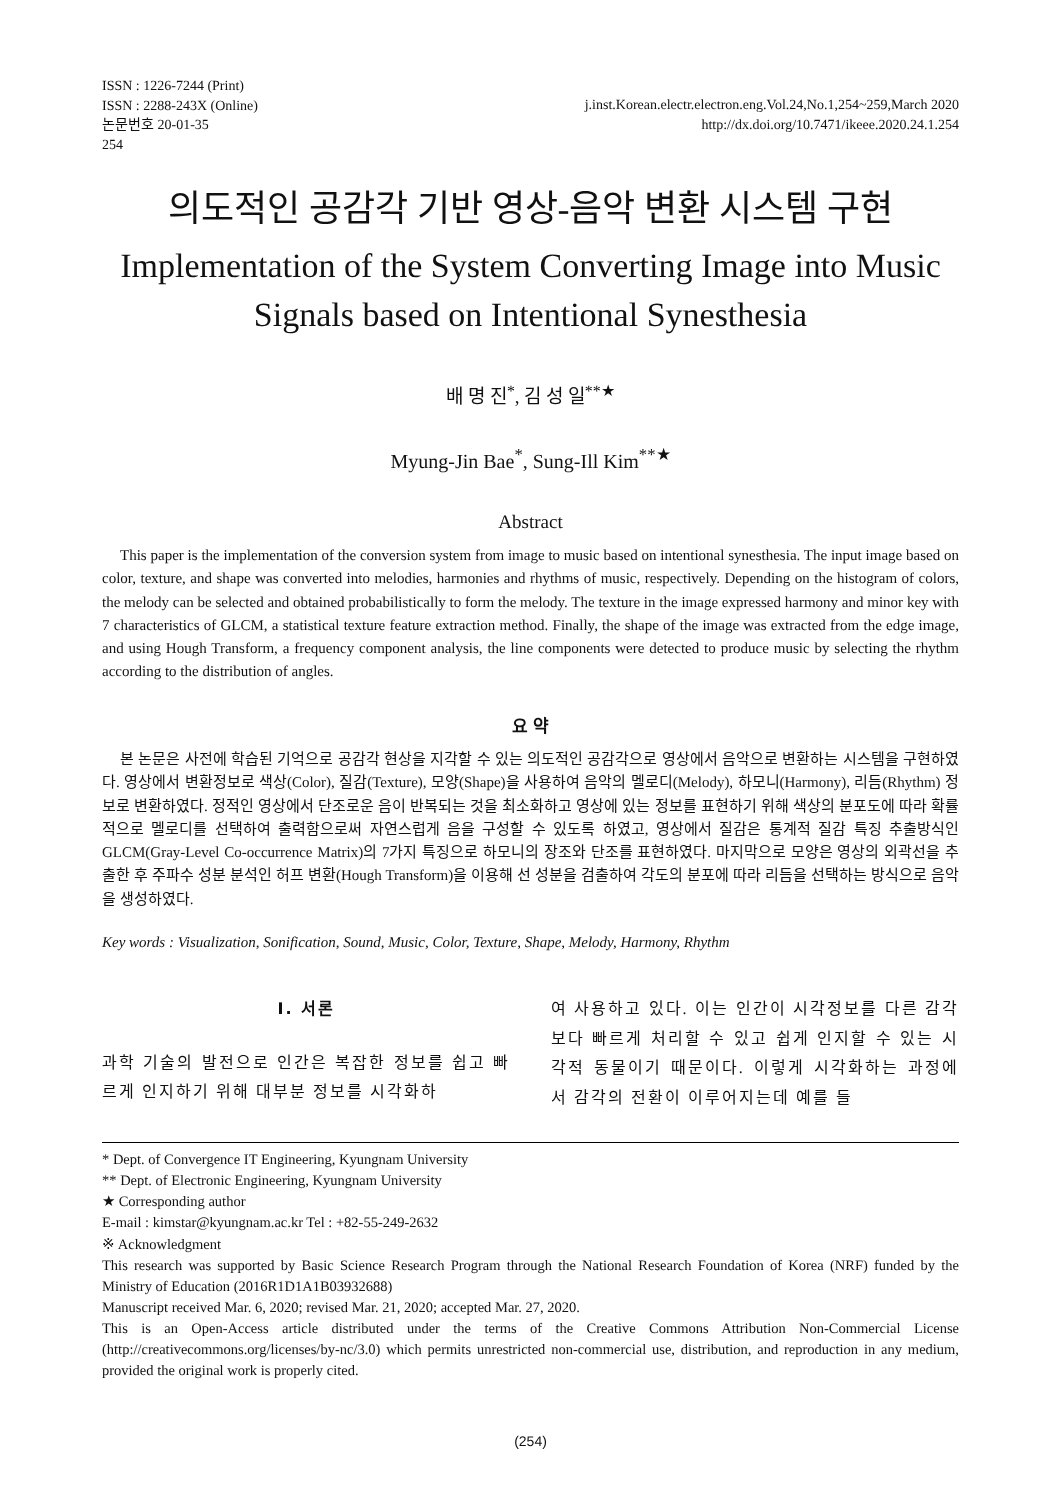ISSN : 1226-7244 (Print)
ISSN : 2288-243X (Online)
논문번호 20-01-35
254
j.inst.Korean.electr.electron.eng.Vol.24,No.1,254~259,March 2020
http://dx.doi.org/10.7471/ikeee.2020.24.1.254
의도적인 공감각 기반 영상-음악 변환 시스템 구현
Implementation of the System Converting Image into Music
Signals based on Intentional Synesthesia
배 명 진<sup>*</sup>, 김 성 일<sup>**★</sup>
Myung-Jin Bae<sup>*</sup>, Sung-Ill Kim<sup>**★</sup>
Abstract
This paper is the implementation of the conversion system from image to music based on intentional synesthesia. The input image based on color, texture, and shape was converted into melodies, harmonies and rhythms of music, respectively. Depending on the histogram of colors, the melody can be selected and obtained probabilistically to form the melody. The texture in the image expressed harmony and minor key with 7 characteristics of GLCM, a statistical texture feature extraction method. Finally, the shape of the image was extracted from the edge image, and using Hough Transform, a frequency component analysis, the line components were detected to produce music by selecting the rhythm according to the distribution of angles.
요 약
본 논문은 사전에 학습된 기억으로 공감각 현상을 지각할 수 있는 의도적인 공감각으로 영상에서 음악으로 변환하는 시스템을 구현하였다. 영상에서 변환정보로 색상(Color), 질감(Texture), 모양(Shape)을 사용하여 음악의 멜로디(Melody), 하모니(Harmony), 리듬(Rhythm) 정보로 변환하였다. 정적인 영상에서 단조로운 음이 반복되는 것을 최소화하고 영상에 있는 정보를 표현하기 위해 색상의 분포도에 따라 확률적으로 멜로디를 선택하여 출력함으로써 자연스럽게 음을 구성할 수 있도록 하였고, 영상에서 질감은 통계적 질감 특징 추출방식인 GLCM(Gray-Level Co-occurrence Matrix)의 7가지 특징으로 하모니의 장조와 단조를 표현하였다. 마지막으로 모양은 영상의 외곽선을 추출한 후 주파수 성분 분석인 허프 변환(Hough Transform)을 이용해 선 성분을 검출하여 각도의 분포에 따라 리듬을 선택하는 방식으로 음악을 생성하였다.
Key words : Visualization, Sonification, Sound, Music, Color, Texture, Shape, Melody, Harmony, Rhythm
Ⅰ. 서론
과학 기술의 발전으로 인간은 복잡한 정보를 쉽고 빠르게 인지하기 위해 대부분 정보를 시각화하
여 사용하고 있다. 이는 인간이 시각정보를 다른 감각보다 빠르게 처리할 수 있고 쉽게 인지할 수 있는 시각적 동물이기 때문이다. 이렇게 시각화하는 과정에서 감각의 전환이 이루어지는데 예를 들
* Dept. of Convergence IT Engineering, Kyungnam University
** Dept. of Electronic Engineering, Kyungnam University
★ Corresponding author
E-mail : kimstar@kyungnam.ac.kr Tel : +82-55-249-2632
※ Acknowledgment
This research was supported by Basic Science Research Program through the National Research Foundation of Korea (NRF) funded by the Ministry of Education (2016R1D1A1B03932688)
Manuscript received Mar. 6, 2020; revised Mar. 21, 2020; accepted Mar. 27, 2020.
This is an Open-Access article distributed under the terms of the Creative Commons Attribution Non-Commercial License (http://creativecommons.org/licenses/by-nc/3.0) which permits unrestricted non-commercial use, distribution, and reproduction in any medium, provided the original work is properly cited.
(254)